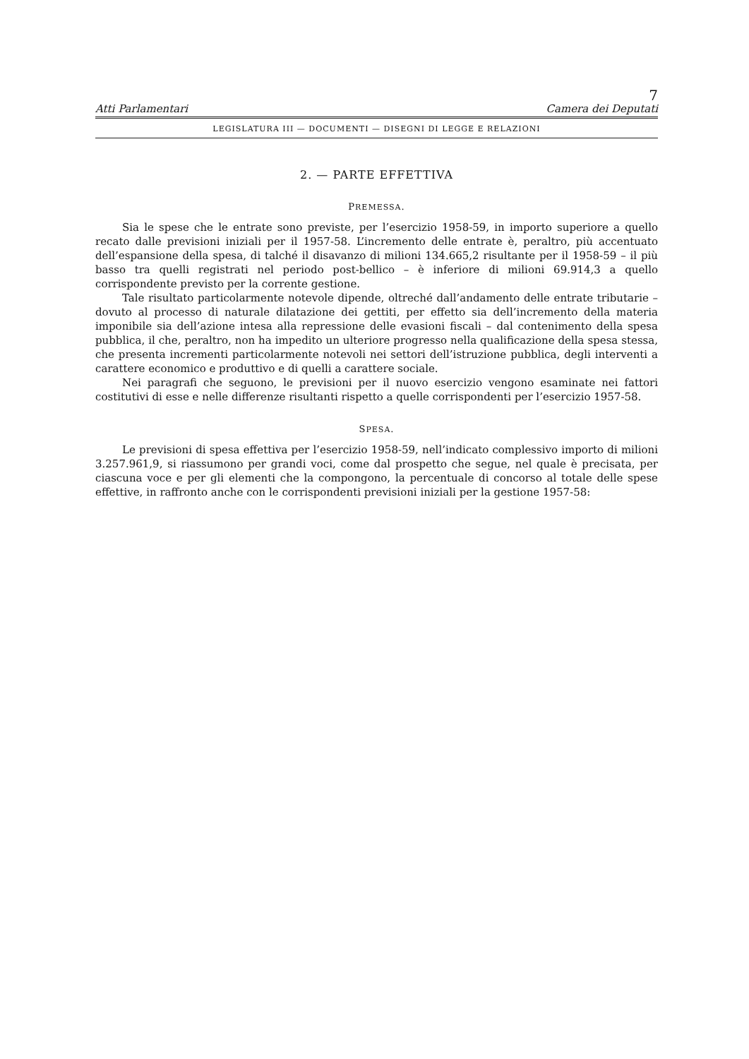7
Atti Parlamentari Camera dei Deputati
LEGISLATURA III — DOCUMENTI — DISEGNI DI LEGGE E RELAZIONI
2. — PARTE EFFETTIVA
PREMESSA.
Sia le spese che le entrate sono previste, per l’esercizio 1958-59, in importo superiore a quello recato dalle previsioni iniziali per il 1957-58. L’incremento delle entrate è, peraltro, più accentuato dell’espansione della spesa, di talché il disavanzo di milioni 134.665,2 risultante per il 1958-59 – il più basso tra quelli registrati nel periodo post-bellico – è inferiore di milioni 69.914,3 a quello corrispondente previsto per la corrente gestione.
Tale risultato particolarmente notevole dipende, oltreché dall’andamento delle entrate tributarie – dovuto al processo di naturale dilatazione dei gettiti, per effetto sia dell’incremento della materia imponibile sia dell’azione intesa alla repressione delle evasioni fiscali – dal contenimento della spesa pubblica, il che, peraltro, non ha impedito un ulteriore progresso nella qualificazione della spesa stessa, che presenta incrementi particolarmente notevoli nei settori dell’istruzione pubblica, degli interventi a carattere economico e produttivo e di quelli a carattere sociale.
Nei paragrafi che seguono, le previsioni per il nuovo esercizio vengono esaminate nei fattori costitutivi di esse e nelle differenze risultanti rispetto a quelle corrispondenti per l’esercizio 1957-58.
SPESA.
Le previsioni di spesa effettiva per l’esercizio 1958-59, nell’indicato complessivo importo di milioni 3.257.961,9, si riassumono per grandi voci, come dal prospetto che segue, nel quale è precisata, per ciascuna voce e per gli elementi che la compongono, la percentuale di concorso al totale delle spese effettive, in raffronto anche con le corrispondenti previsioni iniziali per la gestione 1957-58: